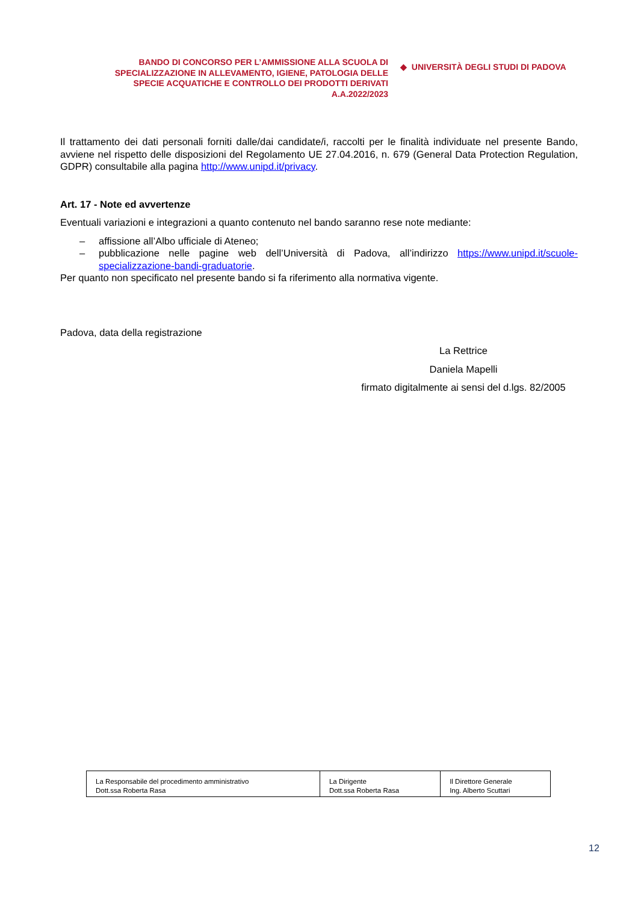BANDO DI CONCORSO PER L’AMMISSIONE ALLA SCUOLA DI SPECIALIZZAZIONE IN ALLEVAMENTO, IGIENE, PATOLOGIA DELLE SPECIE ACQUATICHE E CONTROLLO DEI PRODOTTI DERIVATI
A.A.2022/2023
◆ UNIVERSITÀ DEGLI STUDI DI PADOVA
Il trattamento dei dati personali forniti dalle/dai candidate/i, raccolti per le finalità individuate nel presente Bando, avviene nel rispetto delle disposizioni del Regolamento UE 27.04.2016, n. 679 (General Data Protection Regulation, GDPR) consultabile alla pagina http://www.unipd.it/privacy.
Art. 17 - Note ed avvertenze
Eventuali variazioni e integrazioni a quanto contenuto nel bando saranno rese note mediante:
– affissione all’Albo ufficiale di Ateneo;
– pubblicazione nelle pagine web dell’Università di Padova, all’indirizzo https://www.unipd.it/scuole-specializzazione-bandi-graduatorie.
Per quanto non specificato nel presente bando si fa riferimento alla normativa vigente.
Padova, data della registrazione
La Rettrice
Daniela Mapelli
firmato digitalmente ai sensi del d.lgs. 82/2005
| La Responsabile del procedimento amministrativo Dott.ssa Roberta Rasa | La Dirigente Dott.ssa Roberta Rasa | Il Direttore Generale Ing. Alberto Scuttari |
12